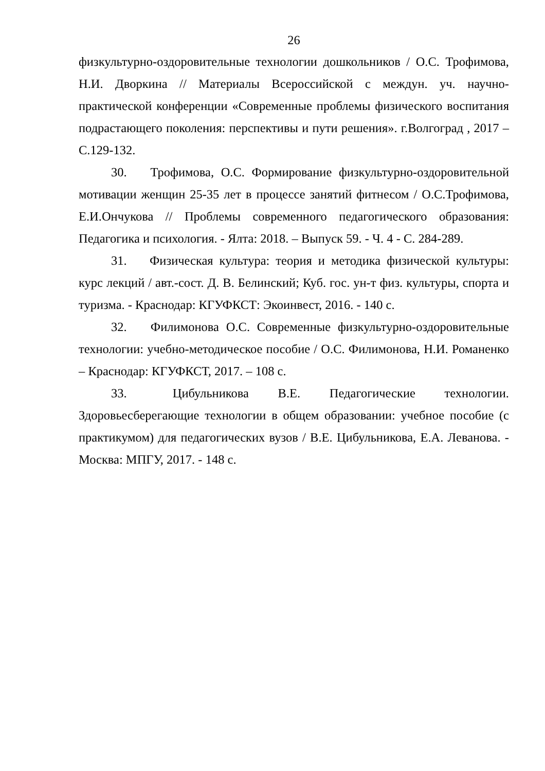26
физкультурно-оздоровительные технологии дошкольников / О.С. Трофимова, Н.И. Дворкина // Материалы Всероссийской с междун. уч. научно-практической конференции «Современные проблемы физического воспитания подрастающего поколения: перспективы и пути решения». г.Волгоград , 2017 – С.129-132.
30. Трофимова, О.С. Формирование физкультурно-оздоровительной мотивации женщин 25-35 лет в процессе занятий фитнесом / О.С.Трофимова, Е.И.Ончукова // Проблемы современного педагогического образования: Педагогика и психология. - Ялта: 2018. – Выпуск 59. - Ч. 4 - С. 284-289.
31. Физическая культура: теория и методика физической культуры: курс лекций / авт.-сост. Д. В. Белинский; Куб. гос. ун-т физ. культуры, спорта и туризма. - Краснодар: КГУФКСТ: Экоинвест, 2016. - 140 с.
32. Филимонова О.С. Современные физкультурно-оздоровительные технологии: учебно-методическое пособие / О.С. Филимонова, Н.И. Романенко – Краснодар: КГУФКСТ, 2017. – 108 с.
33. Цибульникова В.Е. Педагогические технологии. Здоровьесберегающие технологии в общем образовании: учебное пособие (с практикумом) для педагогических вузов / В.Е. Цибульникова, Е.А. Леванова. - Москва: МПГУ, 2017. - 148 с.